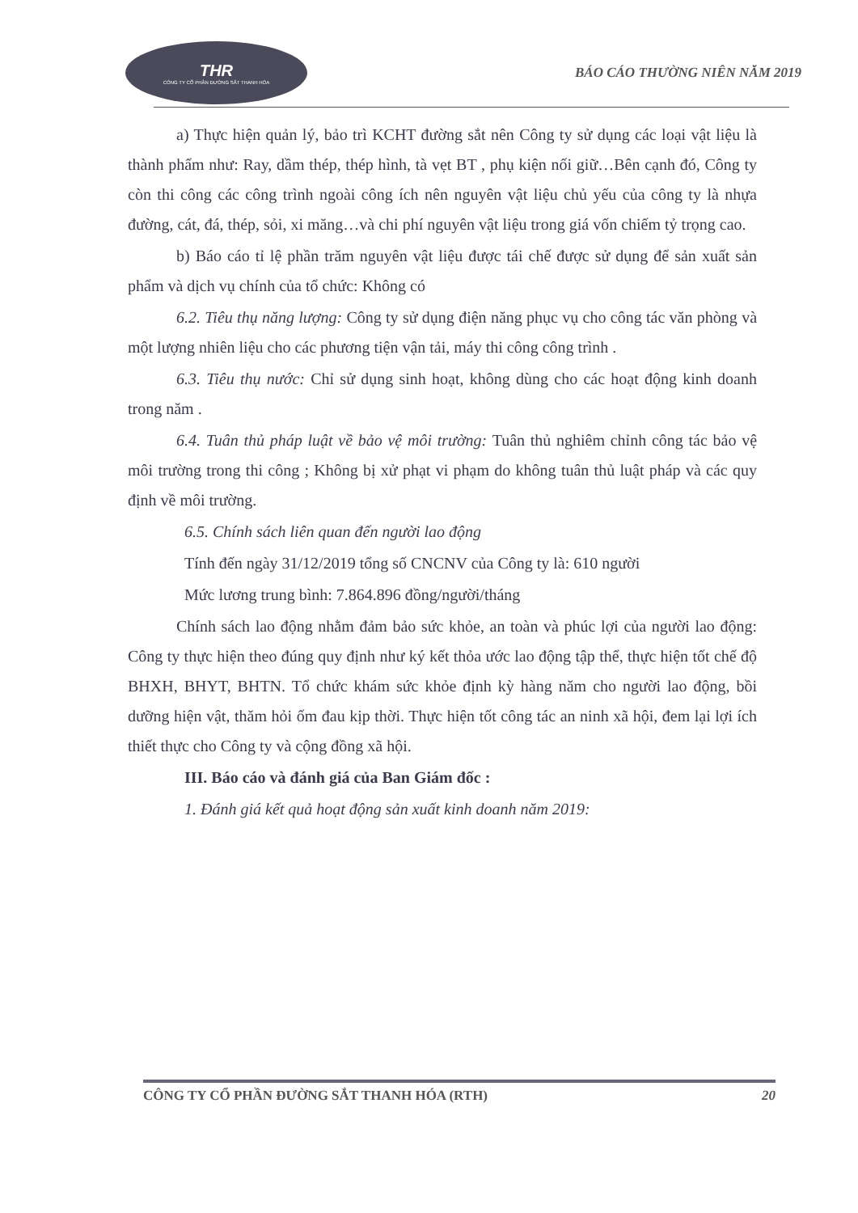THR
CÔNG TY CỔ PHẦN ĐƯỜNG SẮT THANH HÓA
BÁO CÁO THƯỜNG NIÊN NĂM 2019
a) Thực hiện quản lý, bảo trì KCHT đường sắt nên Công ty sử dụng các loại vật liệu là thành phẩm như: Ray, dầm thép, thép hình, tà vẹt BT , phụ kiện nối giữ…Bên cạnh đó, Công ty còn thi công các công trình ngoài công ích nên nguyên vật liệu chủ yếu của công ty là nhựa đường, cát, đá, thép, sỏi, xi măng…và chi phí nguyên vật liệu trong giá vốn chiếm tỷ trọng cao.
b) Báo cáo tỉ lệ phần trăm nguyên vật liệu được tái chế được sử dụng để sản xuất sản phẩm và dịch vụ chính của tổ chức: Không có
6.2. Tiêu thụ năng lượng: Công ty sử dụng điện năng phục vụ cho công tác văn phòng và một lượng nhiên liệu cho các phương tiện vận tải, máy thi công công trình .
6.3. Tiêu thụ nước: Chỉ sử dụng sinh hoạt, không dùng cho các hoạt động kinh doanh trong năm .
6.4. Tuân thủ pháp luật về bảo vệ môi trường: Tuân thủ nghiêm chỉnh công tác bảo vệ môi trường trong thi công ; Không bị xử phạt vi phạm do không tuân thủ luật pháp và các quy định về môi trường.
6.5. Chính sách liên quan đến người lao động
Tính đến ngày 31/12/2019 tổng số CNCNV của Công ty là: 610 người
Mức lương trung bình: 7.864.896 đồng/người/tháng
Chính sách lao động nhằm đảm bảo sức khỏe, an toàn và phúc lợi của người lao động: Công ty thực hiện theo đúng quy định như ký kết thỏa ước lao động tập thể, thực hiện tốt chế độ BHXH, BHYT, BHTN. Tổ chức khám sức khỏe định kỳ hàng năm cho người lao động, bồi dưỡng hiện vật, thăm hỏi ốm đau kịp thời. Thực hiện tốt công tác an ninh xã hội, đem lại lợi ích thiết thực cho Công ty và cộng đồng xã hội.
III. Báo cáo và đánh giá của Ban Giám đốc :
1. Đánh giá kết quả hoạt động sản xuất kinh doanh năm 2019:
CÔNG TY CỔ PHẦN ĐƯỜNG SẮT THANH HÓA (RTH) 20